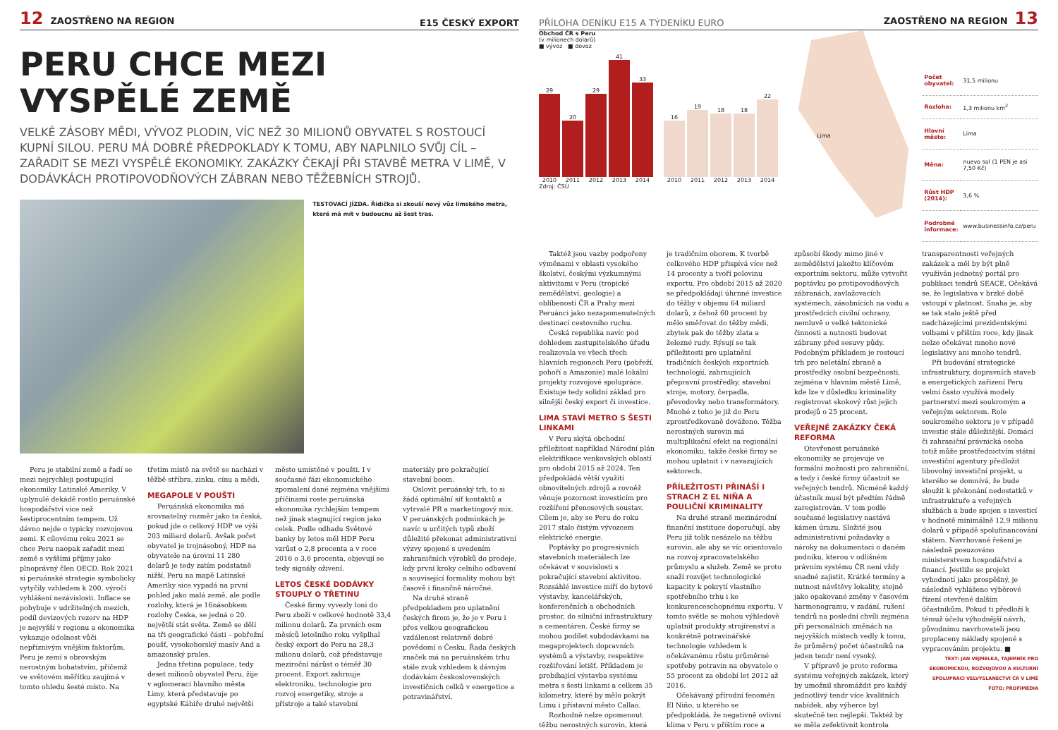12 ZAOSTŘENO NA REGION E15 ČESKÝ EXPORT
PERU CHCE MEZI
VYSPĚLÉ ZEMĚ
VELKÉ ZÁSOBY MĚDI, VÝVOZ PLODIN, VÍC NEŽ 30 MILIONŮ OBYVATEL S ROSTOUCÍ KUPNÍ SILOU. PERU MÁ DOBRÉ PŘEDPOKLADY K TOMU, ABY NAPLNILO SVŮJ CÍL – ZAŘADIT SE MEZI VYSPĚLÉ EKONOMIKY. ZAKÁZKY ČEKAJÍ PŘI STAVBĚ METRA V LIMĚ, V DODÁVKÁCH PROTIPOVODŇOVÝCH ZÁBRAN NEBO TĚŽEBNÍCH STROJŮ.
TESTOVACÍ JÍZDA. Řidička si zkouší nový vůz limského metra, které má mít v budoucnu až šest tras.
Peru je stabilní země a řadí se mezi nejrychleji postupující ekonomiky Latinské Ameriky. V uplynulé dekádě rostlo peruánské hospodářství více než šestiprocentním tempem. Už dávno nejde o typicky rozvojovou zemi. K cílovému roku 2021 se chce Peru naopak zařadit mezi země s vyššími příjmy jako plnoprávný člen OECD. Rok 2021 si peruánské strategie symbolicky vytyčily vzhledem k 200. výročí vyhlášení nezávislosti. Inflace se pohybuje v udržitelných mezích, podíl devizových rezerv na HDP je nejvyšší v regionu a ekonomika vykazuje odolnost vůči nepříznivým vnějším faktorům. Peru je zemí s obrovským nerostným bohatstvím, přičemž ve světovém měřítku zaujímá v tomto ohledu šesté místo. Na třetím místě na světě se nachází v těžbě stříbra, zinku, cínu a mědi.
MEGAPOLE V POUŠTI
Peruánská ekonomika má srovnatelný rozměr jako ta česká, pokud jde o celkový HDP ve výši 203 miliard dolarů. Avšak počet obyvatel je trojnásobný, HDP na obyvatele na úrovni 11 280 dolarů je tedy zatím podstatně nižší. Peru na mapě Latinské Ameriky sice vypadá na první pohled jako malá země, ale podle rozlohy, která je 16násobkem rozlohy Česka, se jedná o 20. největší stát světa. Země se dělí na tři geografické části – pobřežní poušť, vysokohorský masív And a amazonský prales.
Jedna třetina populace, tedy deset milionů obyvatel Peru, žije v aglomeraci hlavního města Limy, která představuje po egyptské Káhiře druhé největší město umístěné v poušti. I v současné fázi ekonomického zpomalení dané zejména vnějšími příčinami roste peruánská ekonomika rychlejším tempem než jinak stagnující region jako celek. Podle odhadu Světové banky by letos měl HDP Peru vzrůst o 2,8 procenta a v roce 2016 o 3,6 procenta, objevují se tedy signály oživení.
LETOS ČESKÉ DODÁVKY STOUPLY O TŘETINU
České firmy vyvezly loni do Peru zboží v celkové hodnotě 33,4 milionu dolarů. Za prvních osm měsíců letošního roku vyšplhal český export do Peru na 28,3 milionu dolarů, což představuje meziroční nárůst o téměř 30 procent. Export zahrnuje elektroniku, technologie pro rozvoj energetiky, stroje a přístroje a také stavební materiály pro pokračující stavební boom.
Oslovit peruánský trh, to si žádá optimální síť kontaktů a vytrvalé PR a marketingový mix. V peruánských podmínkách je navíc u určitých typů zboží důležité překonat administrativní výzvy spojené s uvedením zahraničních výrobků do prodeje, kdy první kroky celního odbavení a související formality mohou být časově i finančně náročné.
Na druhé straně předpokladem pro uplatnění českých firem je, že je v Peru i přes velkou geografickou vzdálenost relativně dobré povědomí o Česku. Řada českých značek má na peruánském trhu stále zvuk vzhledem k dávným dodávkám československých investičních celků v energetice a potravinářství.
PŘÍLOHA DENÍKU E15 A TÝDENÍKU EURO ZAOSTŘENO NA REGION 13
Obchod ČR s Peru
(v milionech dolarů)
■ vývoz ■ dovoz
29
2010
20
2011
29
2012
41
2013
33
2014
16
2010
19
2011
18
2012
18
2013
22
2014
Zdroj: ČSÚ
Lima
| Počet obyvatel: | 31,5 milionu |
| Rozloha: | 1,3 milionu km<sup>2</sup> |
| Hlavní město: | Lima |
| Měna: | nuevo sol (1 PEN je asi 7,50 Kč) |
| Růst HDP (2014): | 3,6 % |
| Podrobné informace: | www.businessinfo.cz/peru |
Taktéž jsou vazby podpořeny výměnami v oblasti vysokého školství, českými výzkumnými aktivitami v Peru (tropické zemědělství, geologie) a oblíbeností ČR a Prahy mezi Peruánci jako nezapomenutelných destinací cestovního ruchu.
Česká republika navíc pod dohledem zastupitelského úřadu realizovala ve všech třech hlavních regionech Peru (pobřeží, pohoří a Amazonie) malé lokální projekty rozvojové spolupráce. Existuje tedy solidní základ pro silnější český export či investice.
LIMA STAVÍ METRO S ŠESTI LINKAMI
V Peru skýtá obchodní příležitost například Národní plán elektrifikace venkovských oblastí pro období 2015 až 2024. Ten předpokládá větší využití obnovitelných zdrojů a rovněž věnuje pozornost investicím pro rozšíření přenosových soustav. Cílem je, aby se Peru do roku 2017 stalo čistým vývozcem elektrické energie.
Poptávky po progresivních stavebních materiálech lze očekávat v souvislosti s pokračující stavební aktivitou. Rozsáhlé investice míří do bytové výstavby, kancelářských, konferenčních a obchodních prostor, do silniční infrastruktury a cementáren. České firmy se mohou podílet subdodávkami na megaprojektech dopravních systémů a výstavby, respektive rozšiřování letišť. Příkladem je probíhající výstavba systému metra s šesti linkami a celkem 35 kilometry, které by mělo pokrýt Limu i přístavní město Callao.
Rozhodně nelze opomenout těžbu nerostných surovin, která je tradičním oborem. K tvorbě celkového HDP přispívá více než 14 procenty a tvoří polovinu exportu. Pro období 2015 až 2020 se předpokládají úhrnné investice do těžby v objemu 64 miliard dolarů, z čehož 60 procent by mělo směřovat do těžby mědi, zbytek pak do těžby zlata a železné rudy. Rýsují se tak příležitosti pro uplatnění tradičních českých exportních technologií, zahrnujících přepravní prostředky, stavební stroje, motory, čerpadla, převodovky nebo transformátory. Mnohé z toho je již do Peru zprostředkovaně dováženo. Těžba nerostných surovin má multiplikační efekt na regionální ekonomiku, takže české firmy se mohou uplatnit i v navazujících sektorech.
PŘÍLEŽITOSTI PŘINÁŠÍ I STRACH Z EL NIÑA A POULIČNÍ KRIMINALITY
Na druhé straně mezinárodní finanční instituce doporučují, aby Peru již tolik nesázelo na těžbu surovin, ale aby se víc orientovalo na rozvoj zpracovatelského průmyslu a služeb. Země se proto snaží rozvíjet technologické kapacity k pokrytí vlastního spotřebního trhu i ke konkurenceschopnému exportu. V tomto světle se mohou výhledově uplatnit produkty strojírenství a konkrétně potravinářské technologie vzhledem k očekávanému růstu průměrné spotřeby potravin na obyvatele o 55 procent za období let 2012 až 2016.
Očekávaný přírodní fenomén El Niño, u kterého se předpokládá, že negativně ovlivní klima v Peru v příštím roce a způsobí škody mimo jiné v zemědělství jakožto klíčovém exportním sektoru, může vytvořit poptávku po protipovodňových zábranách, zavlažovacích systémech, zásobnících na vodu a prostředcích civilní ochrany, nemluvě o velké tektonické činnosti a nutnosti budovat zábrany před sesuvy půdy. Podobným příkladem je rostoucí trh pro neletální zbraně a prostředky osobní bezpečnosti, zejména v hlavním městě Limě, kde lze v důsledku kriminality registrovat skokový růst jejich prodejů o 25 procent.
VEŘEJNÉ ZAKÁZKY ČEKÁ REFORMA
Otevřenost peruánské ekonomiky se projevuje ve formální možnosti pro zahraniční, a tedy i české firmy účastnit se veřejných tendrů. Nicméně každý účastník musí být předtím řádně zaregistrován. V tom podle současné legislativy nastává kámen úrazu. Složité jsou administrativní požadavky a nároky na dokumentaci o daném podniku, kterou v odlišném právním systému ČR není vždy snadné zajistit. Krátké termíny a nutnost návštěvy lokality, stejně jako opakované změny v časovém harmonogramu, v zadání, rušení tendrů na poslední chvíli zejména při personálních změnách na nejvyšších místech vedly k tomu, že průměrný počet účastníků na jeden tendr není vysoký.
V přípravě je proto reforma systému veřejných zakázek, který by umožnil shromáždit pro každý jednotlivý tendr více kvalitních nabídek, aby výherce byl skutečně ten nejlepší. Taktéž by se měla zefektivnit kontrola transparentnosti veřejných zakázek a měl by být plně využíván jednotný portál pro publikaci tendrů SEACE. Očekává se, že legislativa v brzké době vstoupí v platnost. Snaha je, aby se tak stalo ještě před nadcházejícími prezidentskými volbami v příštím roce, kdy jinak nelze očekávat mnoho nové legislativy ani mnoho tendrů.
Při budování strategické infrastruktury, dopravních staveb a energetických zařízení Peru velmi často využívá modely partnerství mezi soukromým a veřejným sektorem. Role soukromého sektoru je v případě investic stále důležitější. Domácí či zahraniční právnická osoba totiž může prostřednictvím státní investiční agentury předložit libovolný investiční projekt, u kterého se domnívá, že bude sloužit k překonání nedostatků v infrastruktuře a veřejných službách a bude spojen s investicí v hodnotě minimálně 12,9 milionu dolarů v případě spolufinancování státem. Navrhované řešení je následně posuzováno ministerstvem hospodářství a financí. Jestliže se projekt vyhodnotí jako prospěšný, je následně vyhlášeno výběrové řízení otevřené dalším účastníkům. Pokud ti předloží k témuž účelu výhodnější návrh, původnímu navrhovateli jsou proplaceny náklady spojené s vypracováním projektu. ■
TEXT: JAN VEJMELKA, TAJEMNÍK PRO EKONOMICKOU, ROZVOJOVOU A KULTURNÍ SPOLUPRÁCI VELVYSLANECTVÍ ČR V LIMĚ
FOTO: PROFIMEDIA